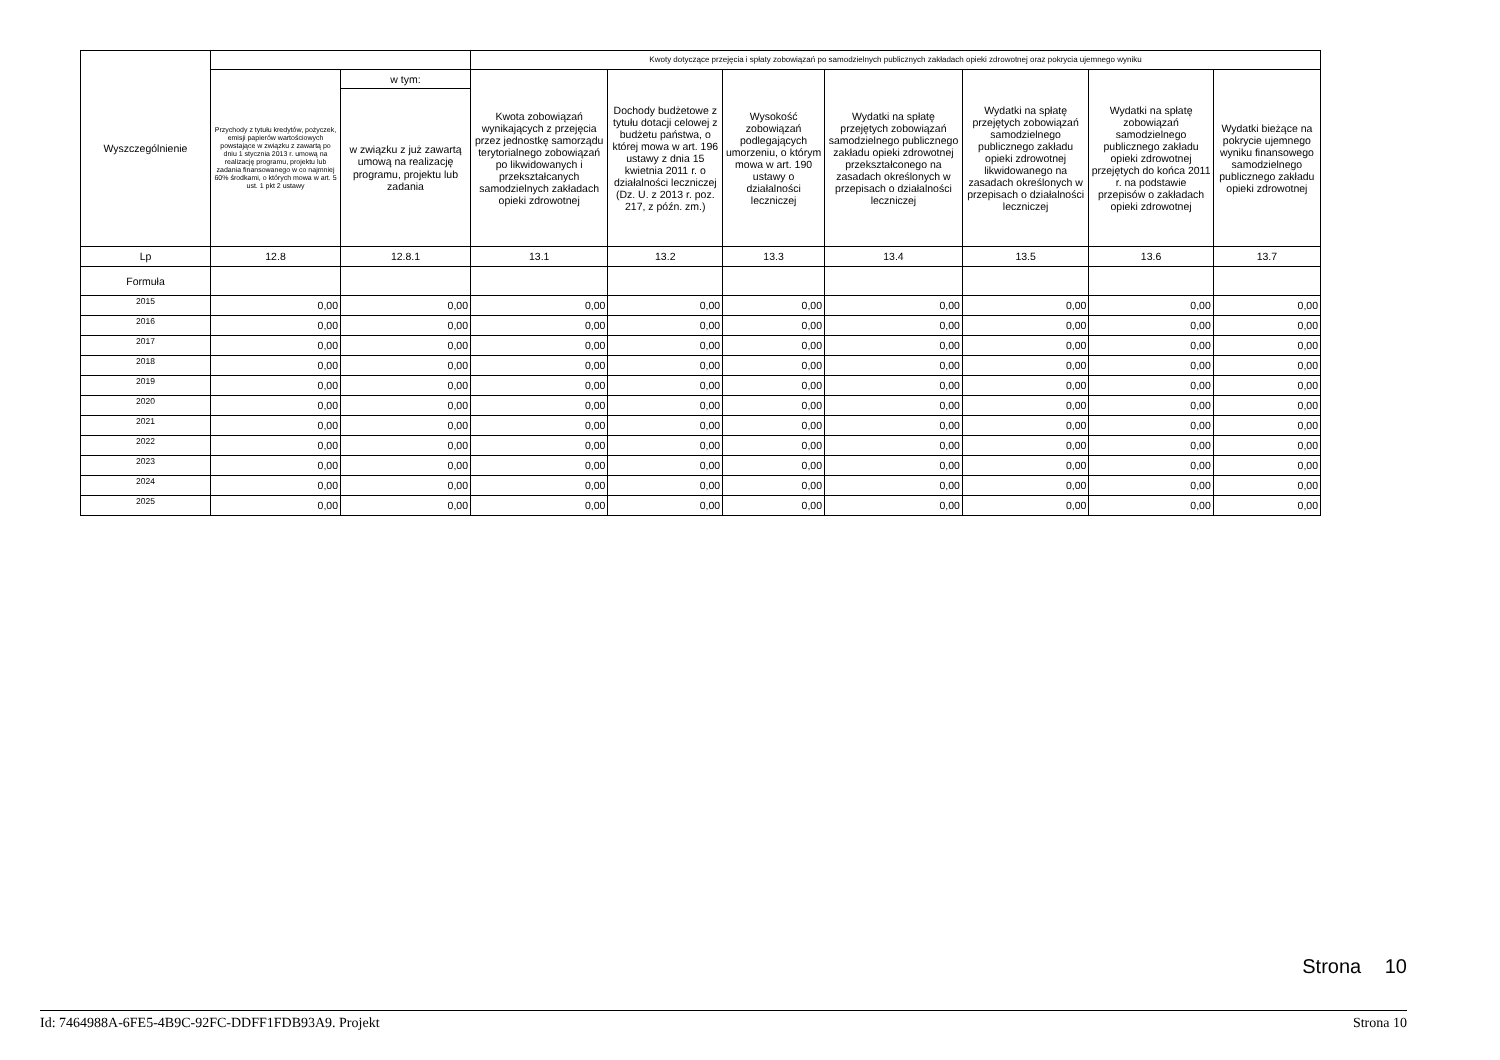| Wyszczególnienie | | | Kwoty dotyczące przejęcia i spłaty zobowiązań po samodzielnych publicznych zakładach opieki zdrowotnej oraz pokrycia ujemnego wyniku | | | | | | |
| --- | --- | --- | --- | --- | --- | --- | --- | --- | --- |
| | Przychody z tytułu kredytów, pożyczek, emisji papierów wartościowych powstające w związku z zawartą po dniu 1 stycznia 2013 r. umową na realizację programu, projektu lub zadania finansowanego w co najmniej 60% środkami, o których mowa w art. 5 ust. 1 pkt 2 ustawy | w tym: | Kwota zobowiązań wynikających z przejęcia przez jednostkę samorządu terytorialnego zobowiązań po likwidowanych i przekształcanych samodzielnych zakładach opieki zdrowotnej | Dochody budżetowe z tytułu dotacji celowej z budżetu państwa, o której mowa w art. 196 ustawy z dnia 15 kwietnia 2011 r. o działalności leczniczej (Dz. U. z 2013 r. poz. 217, z późn. zm.) | Wysokość zobowiązań podlegających umorzeniu, o którym mowa w art. 190 ustawy o działalności leczniczej | Wydatki na spłatę przejętych zobowiązań samodzielnego publicznego zakładu opieki zdrowotnej przekształconego na zasadach określonych w przepisach o działalności leczniczej | Wydatki na spłatę przejętych zobowiązań samodzielnego publicznego zakładu opieki zdrowotnej likwidowanego na zasadach określonych w przepisach o działalności leczniczej | Wydatki na spłatę zobowiązań samodzielnego publicznego zakładu opieki zdrowotnej przejętych do końca 2011 r. na podstawie przepisów o zakładach opieki zdrowotnej | Wydatki bieżące na pokrycie ujemnego wyniku finansowego samodzielnego publicznego zakładu opieki zdrowotnej |
| | | w związku z już zawartą umową na realizację programu, projektu lub zadania | | | | | | | |
| Lp | 12.8 | 12.8.1 | 13.1 | 13.2 | 13.3 | 13.4 | 13.5 | 13.6 | 13.7 |
| Formuła | | | | | | | | | |
| 2015 | 0,00 | 0,00 | 0,00 | 0,00 | 0,00 | 0,00 | 0,00 | 0,00 | 0,00 |
| 2016 | 0,00 | 0,00 | 0,00 | 0,00 | 0,00 | 0,00 | 0,00 | 0,00 | 0,00 |
| 2017 | 0,00 | 0,00 | 0,00 | 0,00 | 0,00 | 0,00 | 0,00 | 0,00 | 0,00 |
| 2018 | 0,00 | 0,00 | 0,00 | 0,00 | 0,00 | 0,00 | 0,00 | 0,00 | 0,00 |
| 2019 | 0,00 | 0,00 | 0,00 | 0,00 | 0,00 | 0,00 | 0,00 | 0,00 | 0,00 |
| 2020 | 0,00 | 0,00 | 0,00 | 0,00 | 0,00 | 0,00 | 0,00 | 0,00 | 0,00 |
| 2021 | 0,00 | 0,00 | 0,00 | 0,00 | 0,00 | 0,00 | 0,00 | 0,00 | 0,00 |
| 2022 | 0,00 | 0,00 | 0,00 | 0,00 | 0,00 | 0,00 | 0,00 | 0,00 | 0,00 |
| 2023 | 0,00 | 0,00 | 0,00 | 0,00 | 0,00 | 0,00 | 0,00 | 0,00 | 0,00 |
| 2024 | 0,00 | 0,00 | 0,00 | 0,00 | 0,00 | 0,00 | 0,00 | 0,00 | 0,00 |
| 2025 | 0,00 | 0,00 | 0,00 | 0,00 | 0,00 | 0,00 | 0,00 | 0,00 | 0,00 |
Strona 10
Id: 7464988A-6FE5-4B9C-92FC-DDFF1FDB93A9. Projekt Strona 10